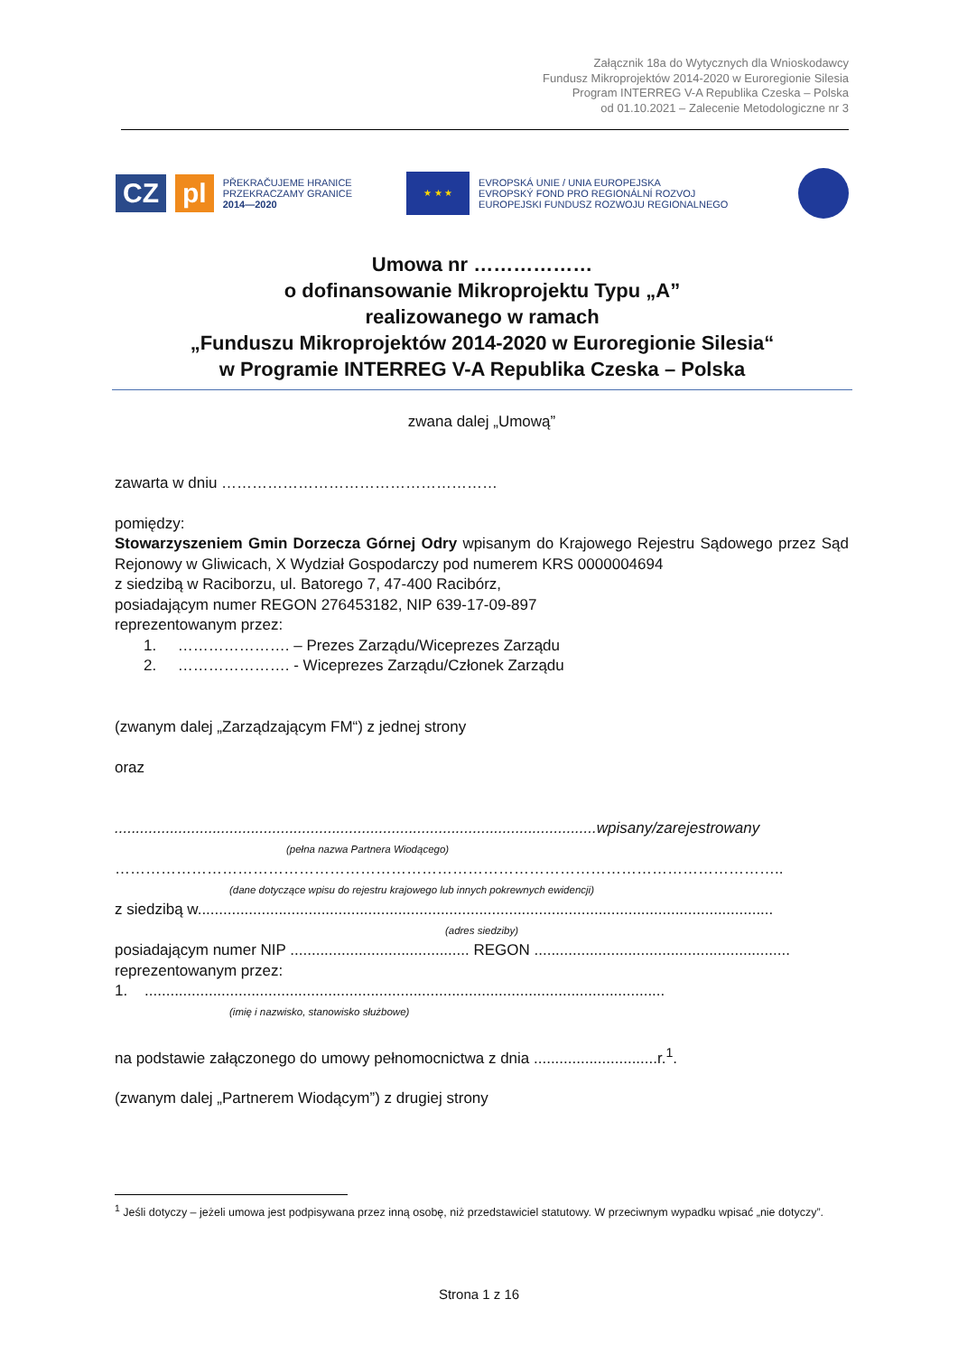Załącznik 18a do Wytycznych dla Wnioskodawcy
Fundusz Mikroprojektów 2014-2020 w Euroregionie Silesia
Program INTERREG V-A Republika Czeska – Polska
od 01.10.2021 – Zalecenie Metodologiczne nr 3
CZ pl
PŘEKRAČUJEME HRANICE
PRZEKRACZAMY GRANICE
2014—2020
★ ★ ★
EVROPSKÁ UNIE / UNIA EUROPEJSKA
EVROPSKÝ FOND PRO REGIONÁLNÍ ROZVOJ
EUROPEJSKI FUNDUSZ ROZWOJU REGIONALNEGO
Umowa nr ………………
o dofinansowanie Mikroprojektu Typu „A”
realizowanego w ramach
„Funduszu Mikroprojektów 2014-2020 w Euroregionie Silesia“
w Programie INTERREG V-A Republika Czeska – Polska
zwana dalej „Umową”
zawarta w dniu ………………………………………………
pomiędzy:
Stowarzyszeniem Gmin Dorzecza Górnej Odry wpisanym do Krajowego Rejestru Sądowego przez Sąd Rejonowy w Gliwicach, X Wydział Gospodarczy pod numerem KRS 0000004694
z siedzibą w Raciborzu, ul. Batorego 7, 47-400 Racibórz,
posiadającym numer REGON 276453182, NIP 639-17-09-897
reprezentowanym przez:
1. …………………. – Prezes Zarządu/Wiceprezes Zarządu
2. …………………. - Wiceprezes Zarządu/Członek Zarządu
(zwanym dalej „Zarządzającym FM“) z jednej strony
oraz
.................................................................................................................wpisany/zarejestrowany
(pełna nazwa Partnera Wiodącego)
…………………………………………………………………………………………………………………..
(dane dotyczące wpisu do rejestru krajowego lub innych pokrewnych ewidencji)
z siedzibą w.......................................................................................................................................
(adres siedziby)
posiadającym numer NIP .......................................... REGON ............................................................
reprezentowanym przez:
1. ..........................................................................................................................
(imię i nazwisko, stanowisko służbowe)
na podstawie załączonego do umowy pełnomocnictwa z dnia .............................r.<sup>1</sup>.
(zwanym dalej „Partnerem Wiodącym”) z drugiej strony
<sup>1</sup> Jeśli dotyczy – jeżeli umowa jest podpisywana przez inną osobę, niż przedstawiciel statutowy. W przeciwnym wypadku wpisać „nie dotyczy”.
Strona 1 z 16